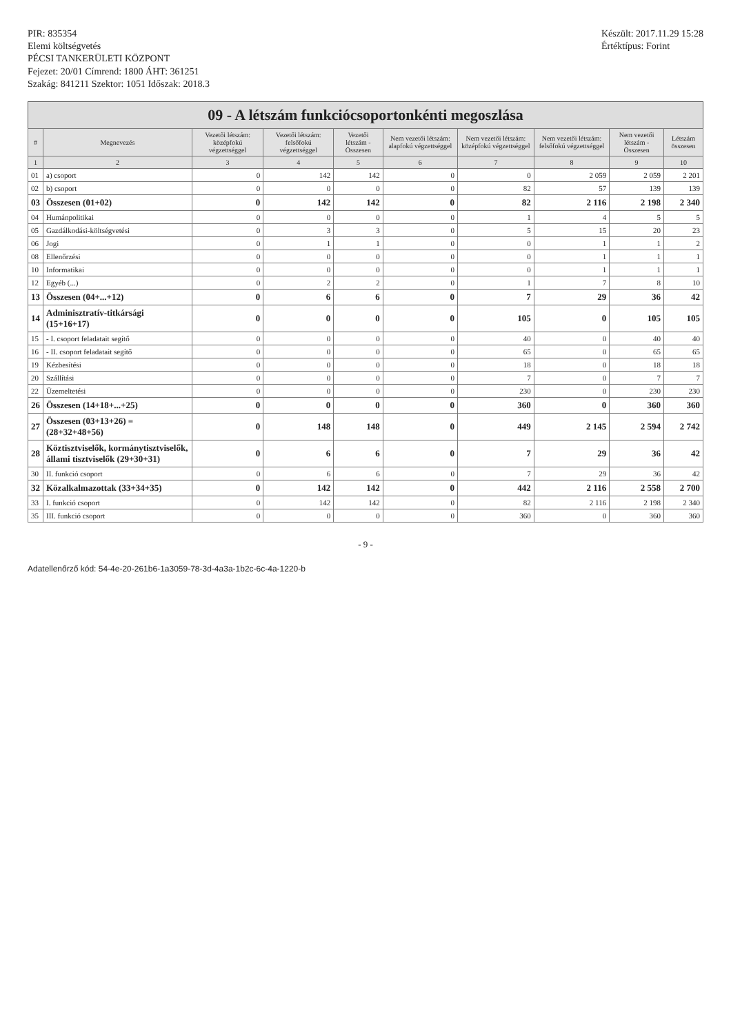PIR: 835354
Elemi költségvetés
PÉCSI TANKERÜLETI KÖZPONT
Fejezet: 20/01 Címrend: 1800 ÁHT: 361251
Szakág: 841211 Szektor: 1051 Időszak: 2018.3
Készült: 2017.11.29 15:28
Értéktípus: Forint
09 - A létszám funkciócsoportonkénti megoszlása
| # | Megnevezés | Vezetői létszám: középfokú végzettséggel | Vezetői létszám: felsőfokú végzettséggel | Vezetői létszám - Összesen | Nem vezetői létszám: alapfokú végzettséggel | Nem vezetői létszám: középfokú végzettséggel | Nem vezetői létszám: felsőfokú végzettséggel | Nem vezetői létszám - Összesen | Létszám összesen |
| --- | --- | --- | --- | --- | --- | --- | --- | --- | --- |
| 1 | 2 | 3 | 4 | 5 | 6 | 7 | 8 | 9 | 10 |
| 01 | a) csoport | 0 | 142 | 142 | 0 | 0 | 2 059 | 2 059 | 2 201 |
| 02 | b) csoport | 0 | 0 | 0 | 0 | 82 | 57 | 139 | 139 |
| 03 | Összesen (01+02) | 0 | 142 | 142 | 0 | 82 | 2 116 | 2 198 | 2 340 |
| 04 | Humánpolitikai | 0 | 0 | 0 | 0 | 1 | 4 | 5 | 5 |
| 05 | Gazdálkodási-költségvetési | 0 | 3 | 3 | 0 | 5 | 15 | 20 | 23 |
| 06 | Jogi | 0 | 1 | 1 | 0 | 0 | 1 | 1 | 2 |
| 08 | Ellenőrzési | 0 | 0 | 0 | 0 | 0 | 1 | 1 | 1 |
| 10 | Informatikai | 0 | 0 | 0 | 0 | 0 | 1 | 1 | 1 |
| 12 | Egyéb (...) | 0 | 2 | 2 | 0 | 1 | 7 | 8 | 10 |
| 13 | Összesen (04+...+12) | 0 | 6 | 6 | 0 | 7 | 29 | 36 | 42 |
| 14 | Adminisztratív-titkársági (15+16+17) | 0 | 0 | 0 | 0 | 105 | 0 | 105 | 105 |
| 15 | - I. csoport feladatait segítő | 0 | 0 | 0 | 0 | 40 | 0 | 40 | 40 |
| 16 | - II. csoport feladatait segítő | 0 | 0 | 0 | 0 | 65 | 0 | 65 | 65 |
| 19 | Kézbesítési | 0 | 0 | 0 | 0 | 18 | 0 | 18 | 18 |
| 20 | Szállítási | 0 | 0 | 0 | 0 | 7 | 0 | 7 | 7 |
| 22 | Üzemeltetési | 0 | 0 | 0 | 0 | 230 | 0 | 230 | 230 |
| 26 | Összesen (14+18+...+25) | 0 | 0 | 0 | 0 | 360 | 0 | 360 | 360 |
| 27 | Összesen (03+13+26) = (28+32+48+56) | 0 | 148 | 148 | 0 | 449 | 2 145 | 2 594 | 2 742 |
| 28 | Köztisztviselők, kormánytisztviselők, állami tisztviselők (29+30+31) | 0 | 6 | 6 | 0 | 7 | 29 | 36 | 42 |
| 30 | II. funkció csoport | 0 | 6 | 6 | 0 | 7 | 29 | 36 | 42 |
| 32 | Közalkalmazottak (33+34+35) | 0 | 142 | 142 | 0 | 442 | 2 116 | 2 558 | 2 700 |
| 33 | I. funkció csoport | 0 | 142 | 142 | 0 | 82 | 2 116 | 2 198 | 2 340 |
| 35 | III. funkció csoport | 0 | 0 | 0 | 0 | 360 | 0 | 360 | 360 |
- 9 -
Adatellenőrző kód: 54-4e-20-261b6-1a3059-78-3d-4a3a-1b2c-6c-4a-1220-b